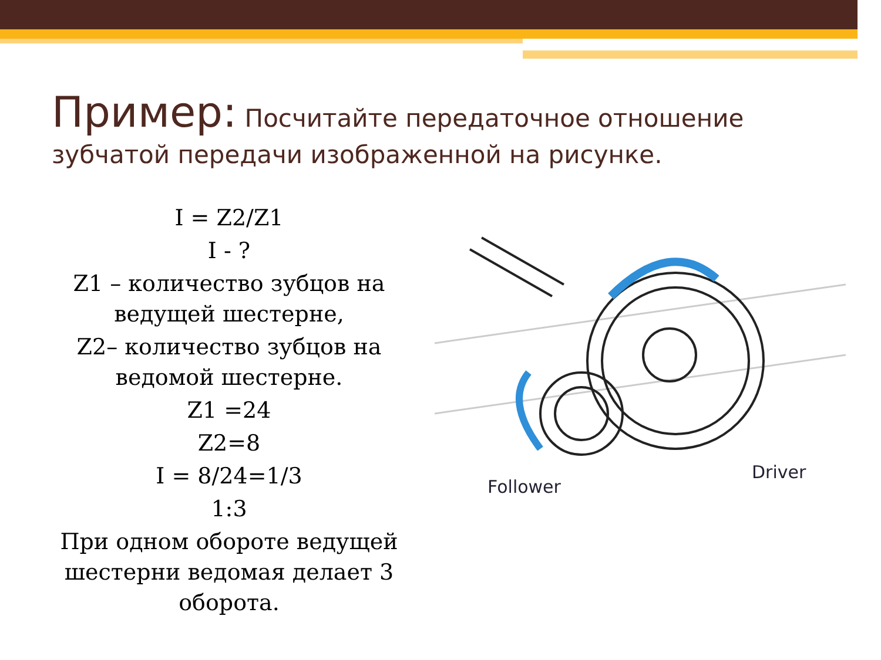Пример: Посчитайте передаточное отношение зубчатой передачи изображенной на рисунке.
I = Z2/Z1
I - ?
Z1 – количество зубцов на ведущей шестерне,
Z2– количество зубцов на ведомой шестерне.
Z1 =24
Z2=8
I = 8/24=1/3
1:3
При одном обороте ведущей шестерни ведомая делает 3 оборота.
Follower
Driver